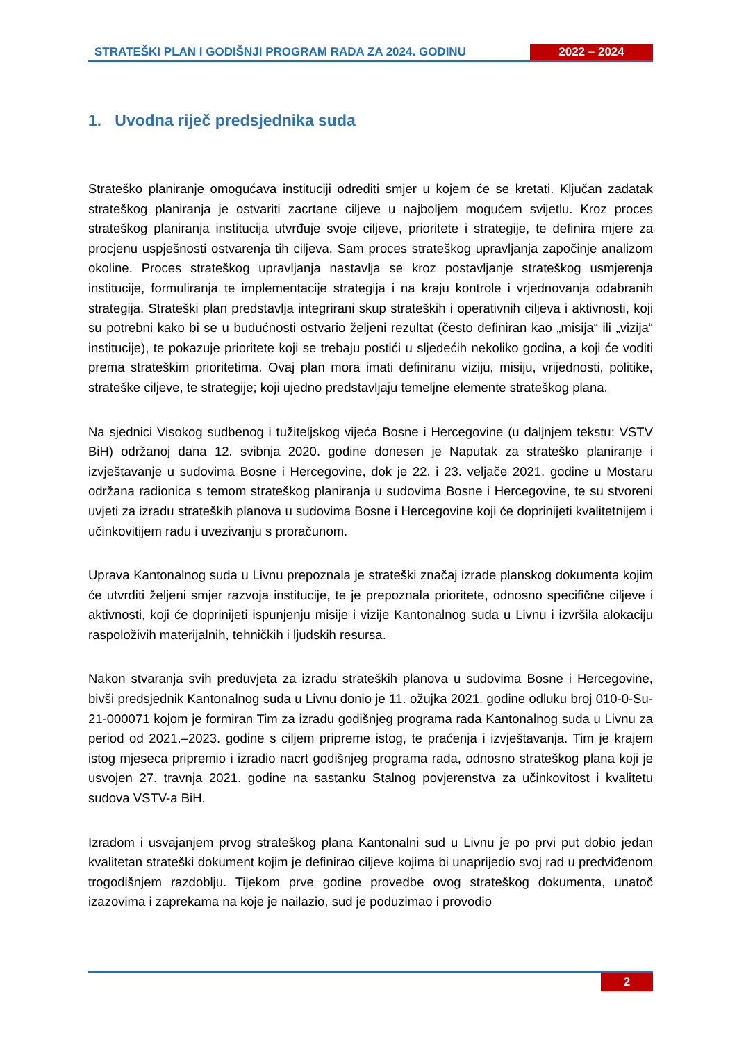STRATEŠKI PLAN I GODIŠNJI PROGRAM RADA ZA 2024. GODINU
2022 – 2024
1. Uvodna riječ predsjednika suda
Strateško planiranje omogućava instituciji odrediti smjer u kojem će se kretati. Ključan zadatak strateškog planiranja je ostvariti zacrtane ciljeve u najboljem mogućem svijetlu. Kroz proces strateškog planiranja institucija utvrđuje svoje ciljeve, prioritete i strategije, te definira mjere za procjenu uspješnosti ostvarenja tih ciljeva. Sam proces strateškog upravljanja započinje analizom okoline. Proces strateškog upravljanja nastavlja se kroz postavljanje strateškog usmjerenja institucije, formuliranja te implementacije strategija i na kraju kontrole i vrjednovanja odabranih strategija. Strateški plan predstavlja integrirani skup strateških i operativnih ciljeva i aktivnosti, koji su potrebni kako bi se u budućnosti ostvario željeni rezultat (često definiran kao „misija“ ili „vizija“ institucije), te pokazuje prioritete koji se trebaju postići u sljedećih nekoliko godina, a koji će voditi prema strateškim prioritetima. Ovaj plan mora imati definiranu viziju, misiju, vrijednosti, politike, strateške ciljeve, te strategije; koji ujedno predstavljaju temeljne elemente strateškog plana.
Na sjednici Visokog sudbenog i tužiteljskog vijeća Bosne i Hercegovine (u daljnjem tekstu: VSTV BiH) održanoj dana 12. svibnja 2020. godine donesen je Naputak za strateško planiranje i izvještavanje u sudovima Bosne i Hercegovine, dok je 22. i 23. veljače 2021. godine u Mostaru održana radionica s temom strateškog planiranja u sudovima Bosne i Hercegovine, te su stvoreni uvjeti za izradu strateških planova u sudovima Bosne i Hercegovine koji će doprinijeti kvalitetnijem i učinkovitijem radu i uvezivanju s proračunom.
Uprava Kantonalnog suda u Livnu prepoznala je strateški značaj izrade planskog dokumenta kojim će utvrditi željeni smjer razvoja institucije, te je prepoznala prioritete, odnosno specifične ciljeve i aktivnosti, koji će doprinijeti ispunjenju misije i vizije Kantonalnog suda u Livnu i izvršila alokaciju raspoloživih materijalnih, tehničkih i ljudskih resursa.
Nakon stvaranja svih preduvjeta za izradu strateških planova u sudovima Bosne i Hercegovine, bivši predsjednik Kantonalnog suda u Livnu donio je 11. ožujka 2021. godine odluku broj 010-0-Su-21-000071 kojom je formiran Tim za izradu godišnjeg programa rada Kantonalnog suda u Livnu za period od 2021.–2023. godine s ciljem pripreme istog, te praćenja i izvještavanja. Tim je krajem istog mjeseca pripremio i izradio nacrt godišnjeg programa rada, odnosno strateškog plana koji je usvojen 27. travnja 2021. godine na sastanku Stalnog povjerenstva za učinkovitost i kvalitetu sudova VSTV-a BiH.
Izradom i usvajanjem prvog strateškog plana Kantonalni sud u Livnu je po prvi put dobio jedan kvalitetan strateški dokument kojim je definirao ciljeve kojima bi unaprijedio svoj rad u predviđenom trogodišnjem razdoblju. Tijekom prve godine provedbe ovog strateškog dokumenta, unatoč izazovima i zaprekama na koje je nailazio, sud je poduzimao i provodio
2